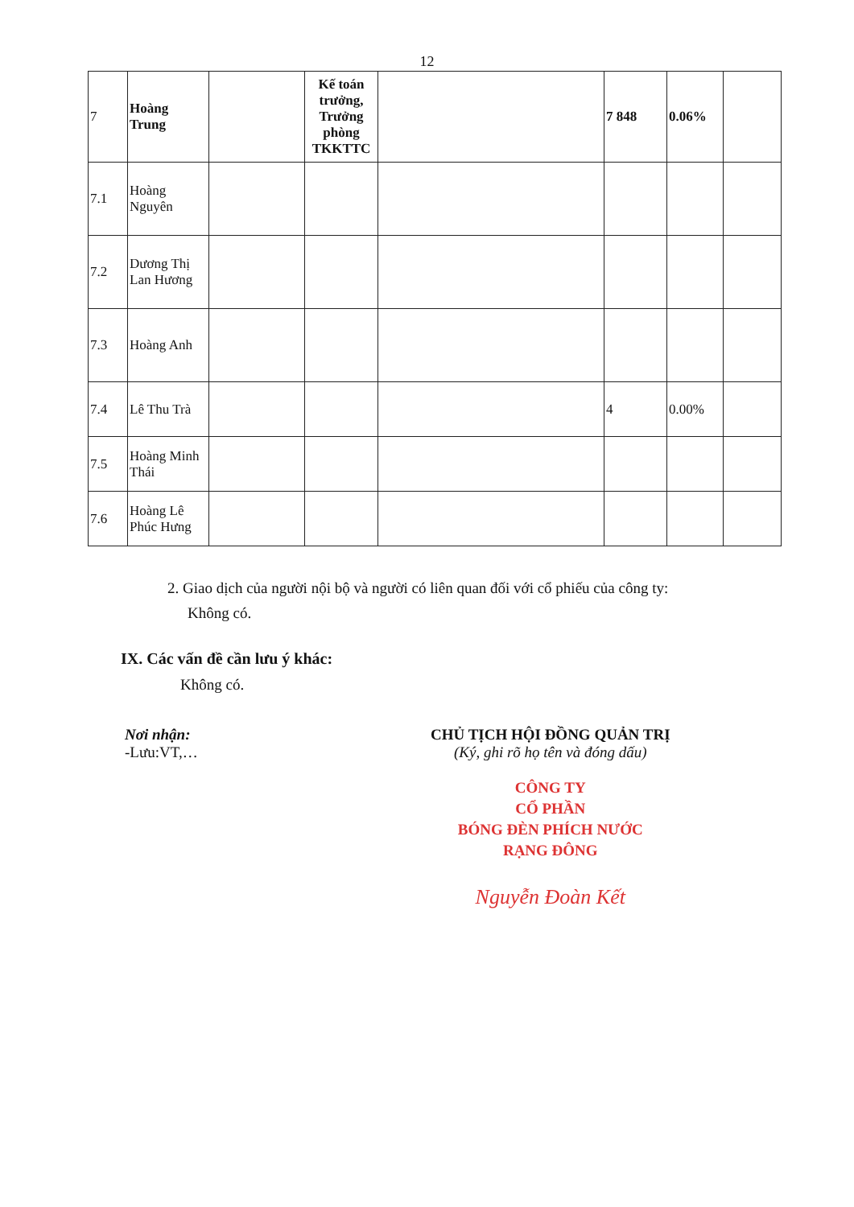12
| 7 | Hoàng Trung | | Kế toán trưởng, Trưởng phòng TKKTTC | | 7 848 | 0.06% | |
| 7.1 | Hoàng Nguyên | | | | | | |
| 7.2 | Dương Thị Lan Hương | | | | | | |
| 7.3 | Hoàng Anh | | | | | | |
| 7.4 | Lê Thu Trà | | | | 4 | 0.00% | |
| 7.5 | Hoàng Minh Thái | | | | | | |
| 7.6 | Hoàng Lê Phúc Hưng | | | | | | |
2. Giao dịch của người nội bộ và người có liên quan đối với cổ phiếu của công ty:
Không có.
IX. Các vấn đề cần lưu ý khác:
Không có.
Nơi nhận:
-Lưu:VT,…
CHỦ TỊCH HỘI ĐỒNG QUẢN TRỊ
(Ký, ghi rõ họ tên và đóng dấu)
CÔNG TY
CỔ PHẦN
BÓNG ĐÈN PHÍCH NƯỚC
RẠNG ĐÔNG
Nguyễn Đoàn Kết